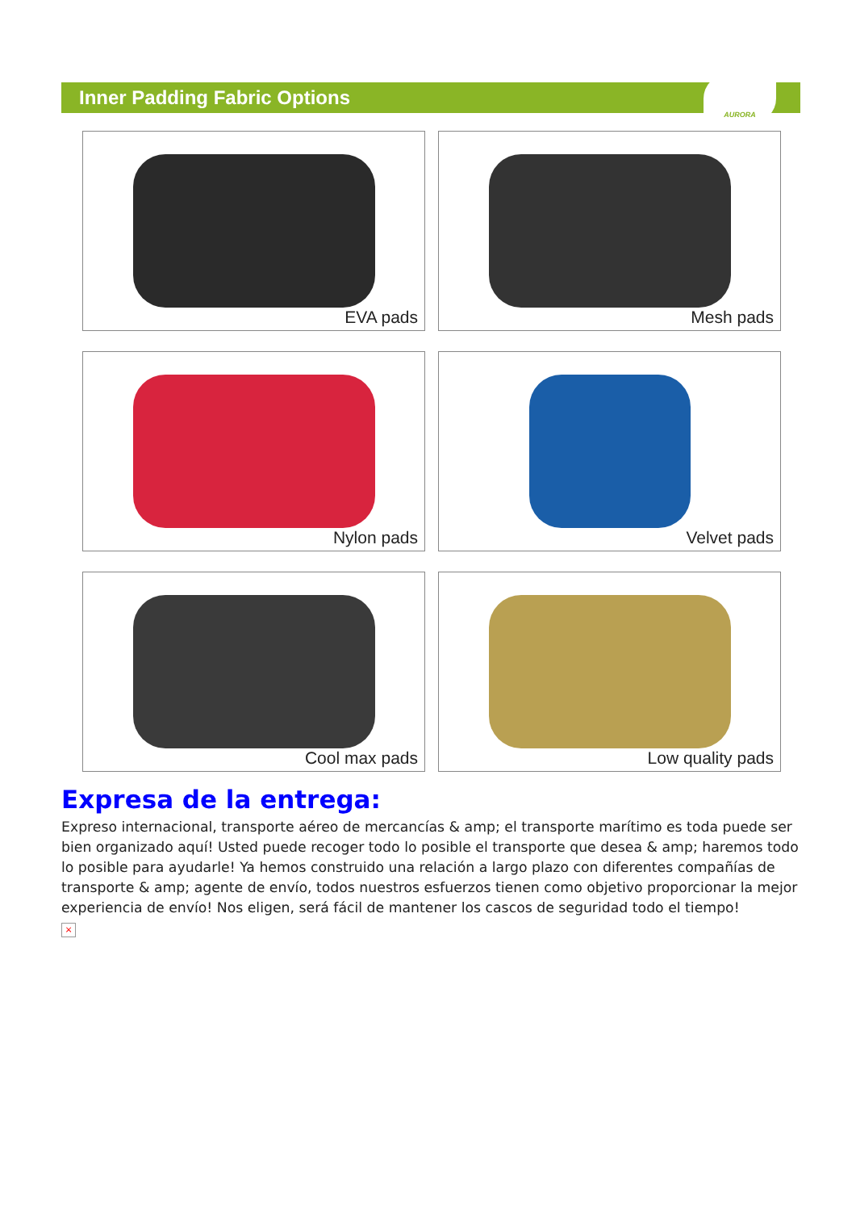Inner Padding Fabric Options
AURORA
EVA pads
Mesh pads
Nylon pads
Velvet pads
Cool max pads
Low quality pads
Expresa de la entrega:
Expreso internacional, transporte aéreo de mercancías & amp; el transporte marítimo es toda puede ser bien organizado aquí! Usted puede recoger todo lo posible el transporte que desea & amp; haremos todo lo posible para ayudarle! Ya hemos construido una relación a largo plazo con diferentes compañías de transporte & amp; agente de envío, todos nuestros esfuerzos tienen como objetivo proporcionar la mejor experiencia de envío! Nos eligen, será fácil de mantener los cascos de seguridad todo el tiempo!
×